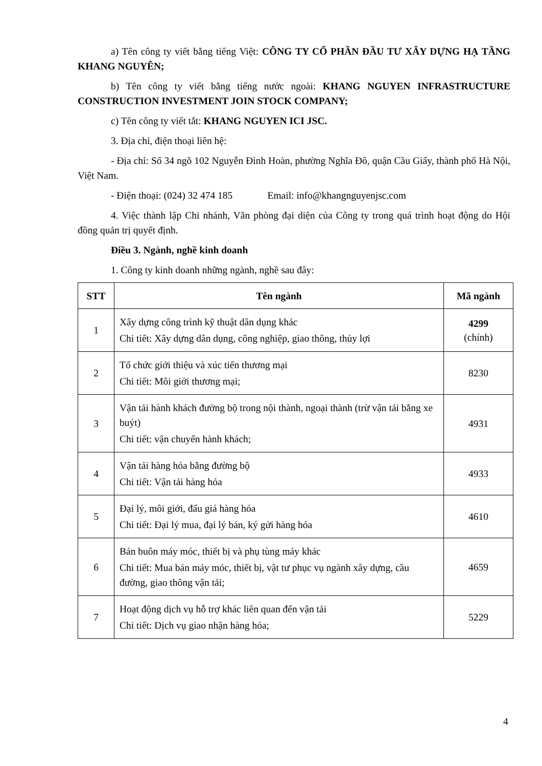a) Tên công ty viết bằng tiếng Việt: CÔNG TY CỔ PHẦN ĐẦU TƯ XÂY DỰNG HẠ TẦNG KHANG NGUYÊN;
b) Tên công ty viết bằng tiếng nước ngoài: KHANG NGUYEN INFRASTRUCTURE CONSTRUCTION INVESTMENT JOIN STOCK COMPANY;
c) Tên công ty viết tắt: KHANG NGUYEN ICI JSC.
3. Địa chỉ, điện thoại liên hệ:
- Địa chỉ: Số 34 ngõ 102 Nguyễn Đình Hoàn, phường Nghĩa Đô, quận Cầu Giấy, thành phố Hà Nội, Việt Nam.
- Điện thoại: (024) 32 474 185 Email: info@khangnguyenjsc.com
4. Việc thành lập Chi nhánh, Văn phòng đại diện của Công ty trong quá trình hoạt động do Hội đồng quản trị quyết định.
Điều 3. Ngành, nghề kinh doanh
1. Công ty kinh doanh những ngành, nghề sau đây:
| STT | Tên ngành | Mã ngành |
| --- | --- | --- |
| 1 | Xây dựng công trình kỹ thuật dân dụng khác Chi tiết: Xây dựng dân dụng, công nghiệp, giao thông, thủy lợi | 4299 (chính) |
| 2 | Tổ chức giới thiệu và xúc tiến thương mại Chi tiết: Môi giới thương mại; | 8230 |
| 3 | Vận tải hành khách đường bộ trong nội thành, ngoại thành (trừ vận tải bằng xe buýt) Chi tiết: vận chuyển hành khách; | 4931 |
| 4 | Vận tải hàng hóa bằng đường bộ Chi tiết: Vận tải hàng hóa | 4933 |
| 5 | Đại lý, môi giới, đấu giá hàng hóa Chi tiết: Đại lý mua, đại lý bán, ký gửi hàng hóa | 4610 |
| 6 | Bán buôn máy móc, thiết bị và phụ tùng máy khác Chi tiết: Mua bán máy móc, thiết bị, vật tư phục vụ ngành xây dựng, cầu đường, giao thông vận tải; | 4659 |
| 7 | Hoạt động dịch vụ hỗ trợ khác liên quan đến vận tải Chi tiết: Dịch vụ giao nhận hàng hóa; | 5229 |
4